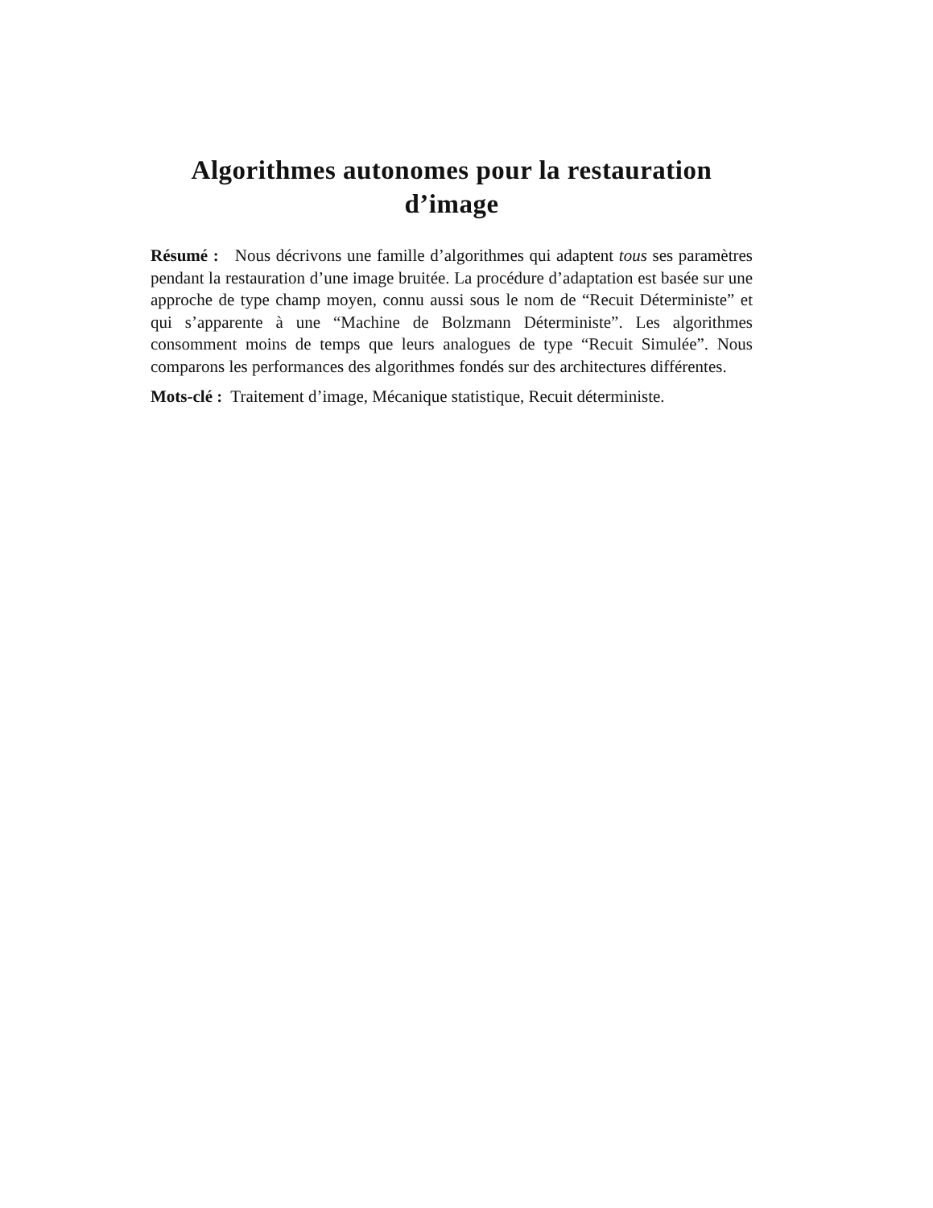Algorithmes autonomes pour la restauration d’image
Résumé : Nous décrivons une famille d’algorithmes qui adaptent tous ses paramètres pendant la restauration d’une image bruitée. La procédure d’adaptation est basée sur une approche de type champ moyen, connu aussi sous le nom de “Recuit Déterministe” et qui s’apparente à une “Machine de Bolzmann Déterministe”. Les algorithmes consomment moins de temps que leurs analogues de type “Recuit Simulée”. Nous comparons les performances des algorithmes fondés sur des architectures différentes.
Mots-clé : Traitement d’image, Mécanique statistique, Recuit déterministe.